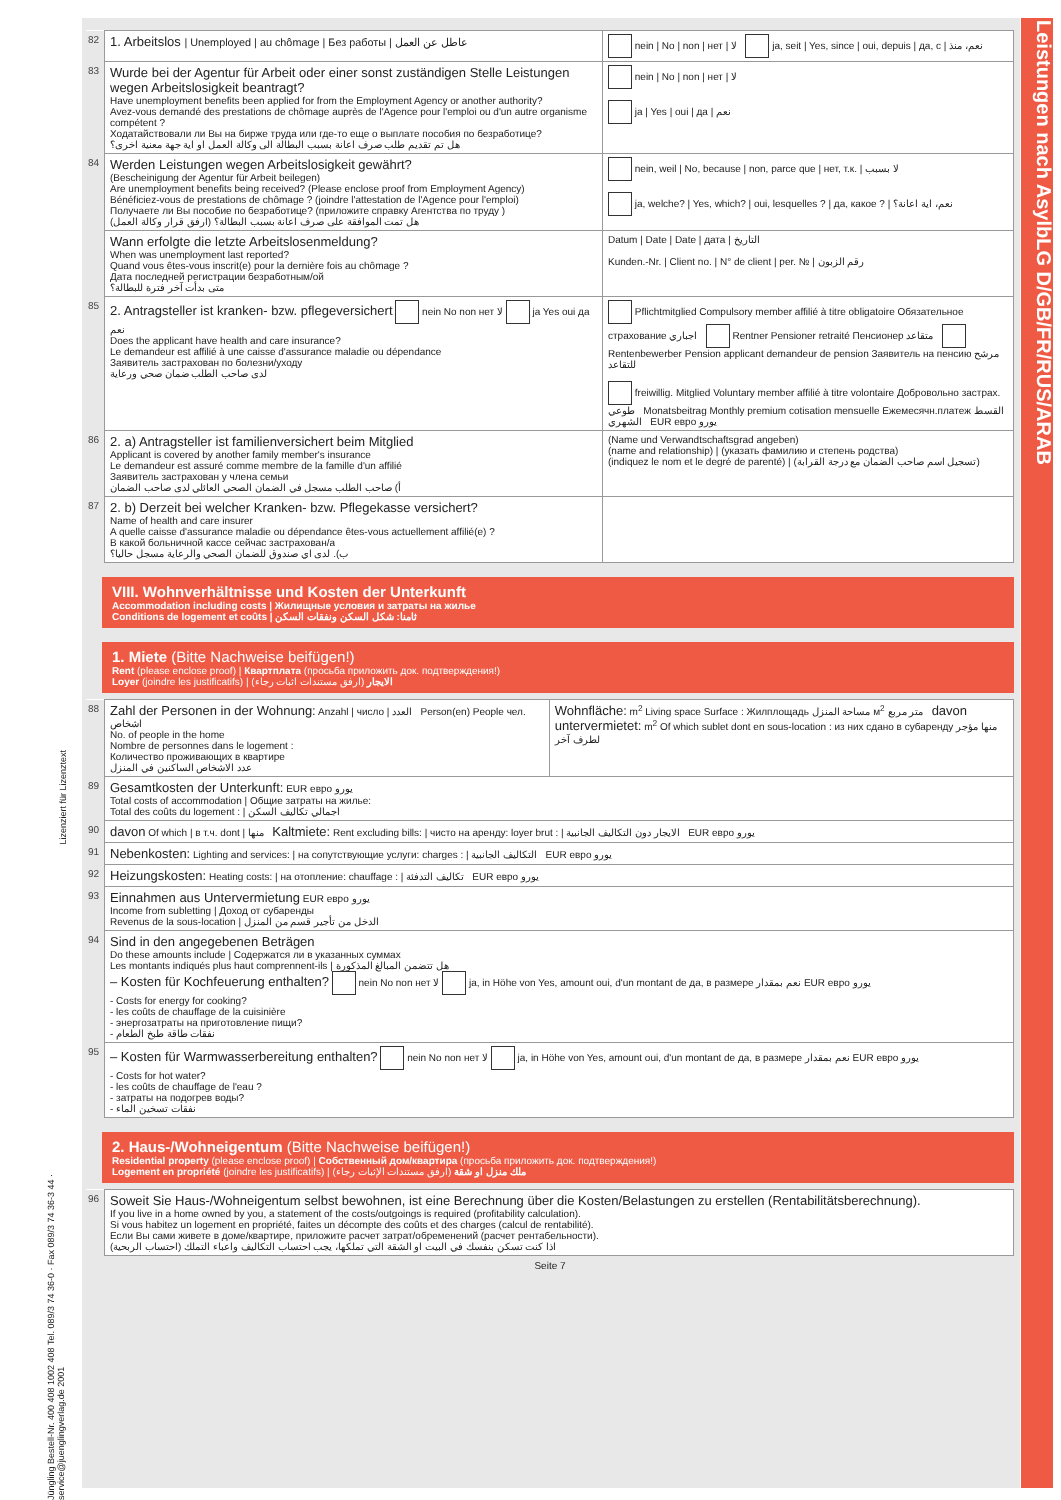Leistungen nach AsylbLG D/GB/FR/RUS/ARAB
Lizenziert für Lizenztext
Jüngling Bestell-Nr. 400 408 1002 408 Tel. 089/3 74 36-0 · Fax 089/3 74 36-3 44 · service@juenglingverlag.de 2001
| 82 | 1. Arbeitslos / Unemployed / au chômage / Без работы / عاطل عن العمل | nein / No / non / нет / لا ja, seit / Yes, since / oui, depuis / да, с / نعم، منذ |
| 83 | Wurde bei der Agentur für Arbeit oder einer sonst zuständigen Stelle Leistungen wegen Arbeitslosigkeit beantragt? Have unemployment benefits been applied for from the Employment Agency or another authority? Avez-vous demandé des prestations de chômage auprès de l'Agence pour l'emploi ou d'un autre organisme compétent ? Ходатайствовали ли Вы на бирже труда или где-то еще о выплате пособия по безработице? هل تم تقديم طلب صرف اعانة بسبب البطالة الى وكالة العمل او اية جهة معنية اخرى؟ | nein / No / non / нет / لا ja / Yes / oui / да / نعم |
| 84 | Werden Leistungen wegen Arbeitslosigkeit gewährt? (Bescheinigung der Agentur für Arbeit beilegen) Are unemployment benefits being received? (Please enclose proof from Employment Agency) Bénéficiez-vous de prestations de chômage ? (joindre l'attestation de l'Agence pour l'emploi) Получаете ли Вы пособие по безработице? (приложите справку Агентства по труду ) هل تمت الموافقة على صرف اعانة بسبب البطالة؟ (ارفق قرار وكالة العمل) | nein, weil / No, because / non, parce que / нет, т.к. / لا بسبب ja, welche? / Yes, which? / oui, lesquelles ? / да, какое ? / نعم، اية اعانة؟ |
| | Wann erfolgte die letzte Arbeitslosenmeldung? When was unemployment last reported? Quand vous êtes-vous inscrit(e) pour la dernière fois au chômage ? Дата последней регистрации безработным/ой متى بدأت آخر فترة للبطالة؟ | Datum / Date / Date / дата / التاريخ Kunden.-Nr. / Client no. / N° de client / per. № / رقم الزبون |
| 85 | 2. Antragsteller ist kranken- bzw. pflegeversichert nein No non нет لا ja Yes oui да نعم Does the applicant have health and care insurance? Le demandeur est affilié à une caisse d'assurance maladie ou dépendance Заявитель застрахован по болезни/уходу لدى صاحب الطلب ضمان صحي ورعاية | Pflichtmitglied Compulsory member affilié à titre obligatoire Обязательное страхование اجباري Rentner Pensioner retraité Пенсионер متقاعد Rentenbewerber Pension applicant demandeur de pension Заявитель на пенсию مرشح للتقاعد freiwillig. Mitglied Voluntary member affilié à titre volontaire Добровольно застрах. طوعي Monatsbeitrag Monthly premium cotisation mensuelle Ежемесячн.платеж القسط الشهري EUR евро يورو |
| 86 | 2. a) Antragsteller ist familienversichert beim Mitglied Applicant is covered by another family member's insurance Le demandeur est assuré comme membre de la famille d'un affilié Заявитель застрахован у члена семьи أ) صاحب الطلب مسجل في الضمان الصحي العائلي لدى صاحب الضمان | (Name und Verwandtschaftsgrad angeben) (name and relationship) / (указать фамилию и степень родства) (indiquez le nom et le degré de parenté) / (تسجيل اسم صاحب الضمان مع درجة القرابة) |
| 87 | 2. b) Derzeit bei welcher Kranken- bzw. Pflegekasse versichert? Name of health and care insurer A quelle caisse d'assurance maladie ou dépendance êtes-vous actuellement affilié(e) ? В какой больничной кассе сейчас застрахован/а ب). لدى اي صندوق للضمان الصحي والرعاية مسجل حاليا؟ | |
VIII. Wohnverhältnisse und Kosten der Unterkunft
Accommodation including costs | Жилищные условия и затраты на жилье
Conditions de logement et coûts | ثامنا: شكل السكن ونفقات السكن
1. Miete (Bitte Nachweise beifügen!)
Rent (please enclose proof) | Квартплата (просьба приложить док. подтверждения!)
Loyer (joindre les justificatifs) | الايجار (ارفق مستندات اثبات رجاء)
| 88 | Zahl der Personen in der Wohnung: Anzahl / число / العدد Person(en) People чел. اشخاص No. of people in the home Nombre de personnes dans le logement : Количество проживающих в квартире عدد الاشخاص الساكنين في المنزل | Wohnfläche: m<sup>2</sup> Living space Surface : Жилплощадь مساحة المنزل м<sup>2</sup> متر مربع davon untervermietet: m<sup>2</sup> Of which sublet dont en sous-location : из них сдано в субаренду منها مؤجر لطرف آخر |
| 89 | Gesamtkosten der Unterkunft: EUR евро يورو Total costs of accommodation / Общие затраты на жилье: Total des coûts du logement : / اجمالي تكاليف السكن | |
| 90 | davon Of which / в т.ч. dont / منها Kaltmiete: Rent excluding bills: / чисто на аренду: loyer brut : / الايجار دون التكاليف الجانبية EUR евро يورو | |
| 91 | Nebenkosten: Lighting and services: / на сопутствующие услуги: charges : / التكاليف الجانبية EUR евро يورو | |
| 92 | Heizungskosten: Heating costs: / на отопление: chauffage : / تكاليف التدفئة EUR евро يورو | |
| 93 | Einnahmen aus Untervermietung EUR евро يورو Income from subletting / Доход от субаренды Revenus de la sous-location / الدخل من تأجير قسم من المنزل | |
| 94 | Sind in den angegebenen Beträgen Do these amounts include / Содержатся ли в указанных суммах Les montants indiqués plus haut comprennent-ils / هل تتضمن المبالغ المذكورة – Kosten für Kochfeuerung enthalten? nein No non нет لا ja, in Höhe von Yes, amount oui, d'un montant de да, в размере نعم بمقدار EUR евро يورو - Costs for energy for cooking? - les coûts de chauffage de la cuisinière - энергозатраты на приготовление пищи? - نفقات طاقة طبخ الطعام | |
| 95 | – Kosten für Warmwasserbereitung enthalten? nein No non нет لا ja, in Höhe von Yes, amount oui, d'un montant de да, в размере نعم بمقدار EUR евро يورو - Costs for hot water? - les coûts de chauffage de l'eau ? - затраты на подогрев воды? - نفقات تسخين الماء | |
2. Haus-/Wohneigentum (Bitte Nachweise beifügen!)
Residential property (please enclose proof) | Собственный дом/квартира (просьба приложить док. подтверждения!)
Logement en propriété (joindre les justificatifs) | ملك منزل او شقة (ارفق مستندات الإثبات رجاء)
| 96 | Soweit Sie Haus-/Wohneigentum selbst bewohnen, ist eine Berechnung über die Kosten/Belastungen zu erstellen (Rentabilitätsberechnung). If you live in a home owned by you, a statement of the costs/outgoings is required (profitability calculation). Si vous habitez un logement en propriété, faites un décompte des coûts et des charges (calcul de rentabilité). Если Вы сами живете в доме/квартире, приложите расчет затрат/обременений (расчет рентабельности). اذا كنت تسكن بنفسك في البيت او الشقة التي تملكها، يجب احتساب التكاليف واعباء التملك (احتساب الربحية) |
Seite 7